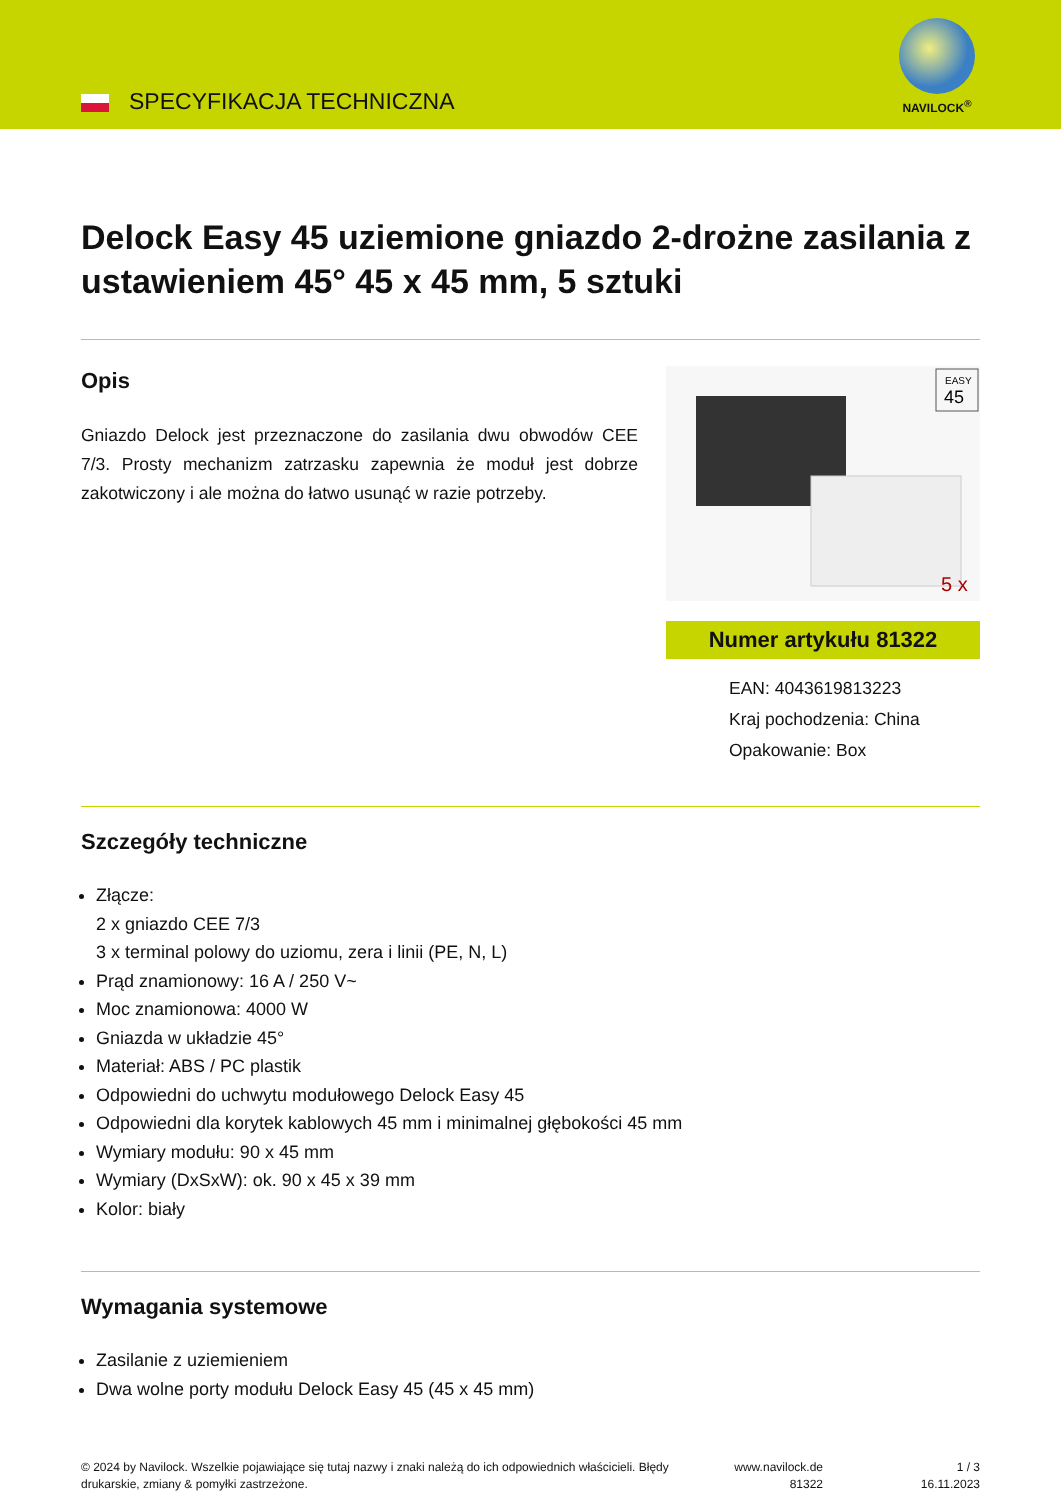SPECYFIKACJA TECHNICZNA
NAVILOCK<sup>®</sup>
Delock Easy 45 uziemione gniazdo 2-drożne zasilania z ustawieniem 45° 45 x 45 mm, 5 sztuki
Opis
Gniazdo Delock jest przeznaczone do zasilania dwu obwodów CEE 7/3. Prosty mechanizm zatrzasku zapewnia że moduł jest dobrze zakotwiczony i ale można do łatwo usunąć w razie potrzeby.
EASY
45
5 x
Numer artykułu 81322
EAN: 4043619813223
Kraj pochodzenia: China
Opakowanie: Box
Szczegóły techniczne
Złącze:
2 x gniazdo CEE 7/3
3 x terminal polowy do uziomu, zera i linii (PE, N, L)
Prąd znamionowy: 16 A / 250 V~
Moc znamionowa: 4000 W
Gniazda w układzie 45°
Materiał: ABS / PC plastik
Odpowiedni do uchwytu modułowego Delock Easy 45
Odpowiedni dla korytek kablowych 45 mm i minimalnej głębokości 45 mm
Wymiary modułu: 90 x 45 mm
Wymiary (DxSxW): ok. 90 x 45 x 39 mm
Kolor: biały
Wymagania systemowe
Zasilanie z uziemieniem
Dwa wolne porty modułu Delock Easy 45 (45 x 45 mm)
© 2024 by Navilock. Wszelkie pojawiające się tutaj nazwy i znaki należą do ich odpowiednich właścicieli. Błędy drukarskie, zmiany & pomyłki zastrzeżone.
www.navilock.de
81322
1 / 3
16.11.2023